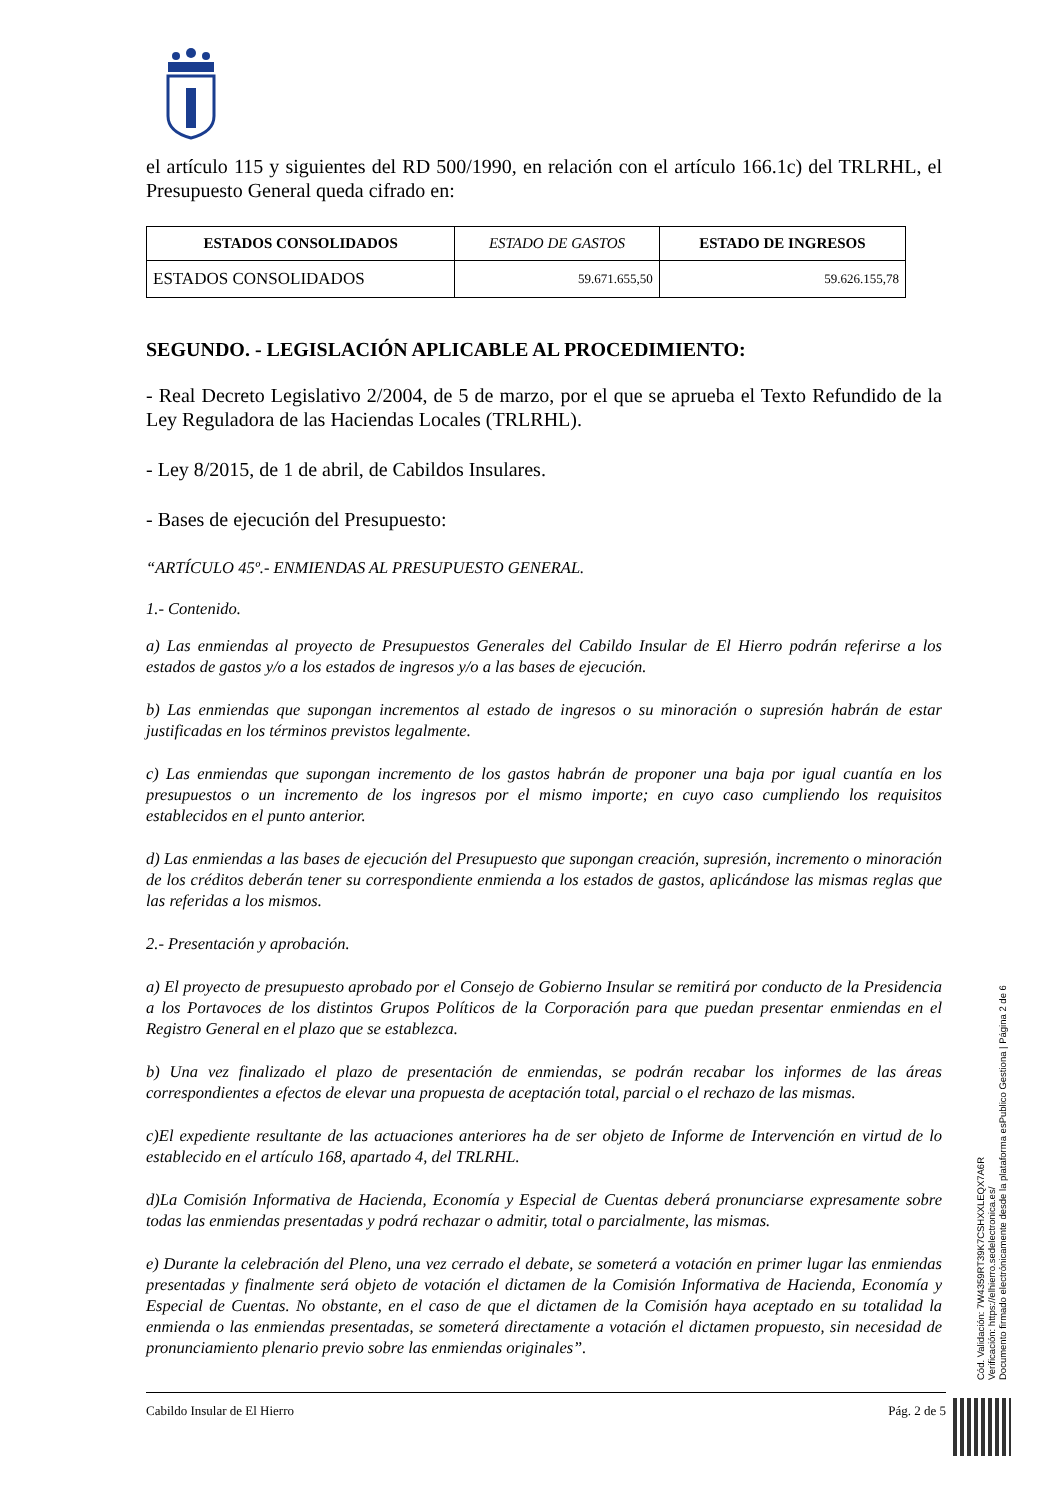el artículo 115 y siguientes del RD 500/1990, en relación con el artículo 166.1c) del TRLRHL, el Presupuesto General queda cifrado en:
| ESTADOS CONSOLIDADOS | ESTADO DE GASTOS | ESTADO DE INGRESOS |
| --- | --- | --- |
| ESTADOS CONSOLIDADOS | 59.671.655,50 | 59.626.155,78 |
SEGUNDO. - LEGISLACIÓN APLICABLE AL PROCEDIMIENTO:
- Real Decreto Legislativo 2/2004, de 5 de marzo, por el que se aprueba el Texto Refundido de la Ley Reguladora de las Haciendas Locales (TRLRHL).
- Ley 8/2015, de 1 de abril, de Cabildos Insulares.
- Bases de ejecución del Presupuesto:
“ARTÍCULO 45º.- ENMIENDAS AL PRESUPUESTO GENERAL.
1.- Contenido.
a) Las enmiendas al proyecto de Presupuestos Generales del Cabildo Insular de El Hierro podrán referirse a los estados de gastos y/o a los estados de ingresos y/o a las bases de ejecución.
b) Las enmiendas que supongan incrementos al estado de ingresos o su minoración o supresión habrán de estar justificadas en los términos previstos legalmente.
c) Las enmiendas que supongan incremento de los gastos habrán de proponer una baja por igual cuantía en los presupuestos o un incremento de los ingresos por el mismo importe; en cuyo caso cumpliendo los requisitos establecidos en el punto anterior.
d) Las enmiendas a las bases de ejecución del Presupuesto que supongan creación, supresión, incremento o minoración de los créditos deberán tener su correspondiente enmienda a los estados de gastos, aplicándose las mismas reglas que las referidas a los mismos.
2.- Presentación y aprobación.
a) El proyecto de presupuesto aprobado por el Consejo de Gobierno Insular se remitirá por conducto de la Presidencia a los Portavoces de los distintos Grupos Políticos de la Corporación para que puedan presentar enmiendas en el Registro General en el plazo que se establezca.
b) Una vez finalizado el plazo de presentación de enmiendas, se podrán recabar los informes de las áreas correspondientes a efectos de elevar una propuesta de aceptación total, parcial o el rechazo de las mismas.
c)El expediente resultante de las actuaciones anteriores ha de ser objeto de Informe de Intervención en virtud de lo establecido en el artículo 168, apartado 4, del TRLRHL.
d)La Comisión Informativa de Hacienda, Economía y Especial de Cuentas deberá pronunciarse expresamente sobre todas las enmiendas presentadas y podrá rechazar o admitir, total o parcialmente, las mismas.
e) Durante la celebración del Pleno, una vez cerrado el debate, se someterá a votación en primer lugar las enmiendas presentadas y finalmente será objeto de votación el dictamen de la Comisión Informativa de Hacienda, Economía y Especial de Cuentas. No obstante, en el caso de que el dictamen de la Comisión haya aceptado en su totalidad la enmienda o las enmiendas presentadas, se someterá directamente a votación el dictamen propuesto, sin necesidad de pronunciamiento plenario previo sobre las enmiendas originales”.
Cabildo Insular de El Hierro Pág. 2 de 5
Cód. Validación: 7W4359RT39K7CSHXXLEQX7A6R
Verificación: https://elhierro.sedelectronica.es/
Documento firmado electrónicamente desde la plataforma esPublico Gestiona | Página 2 de 6